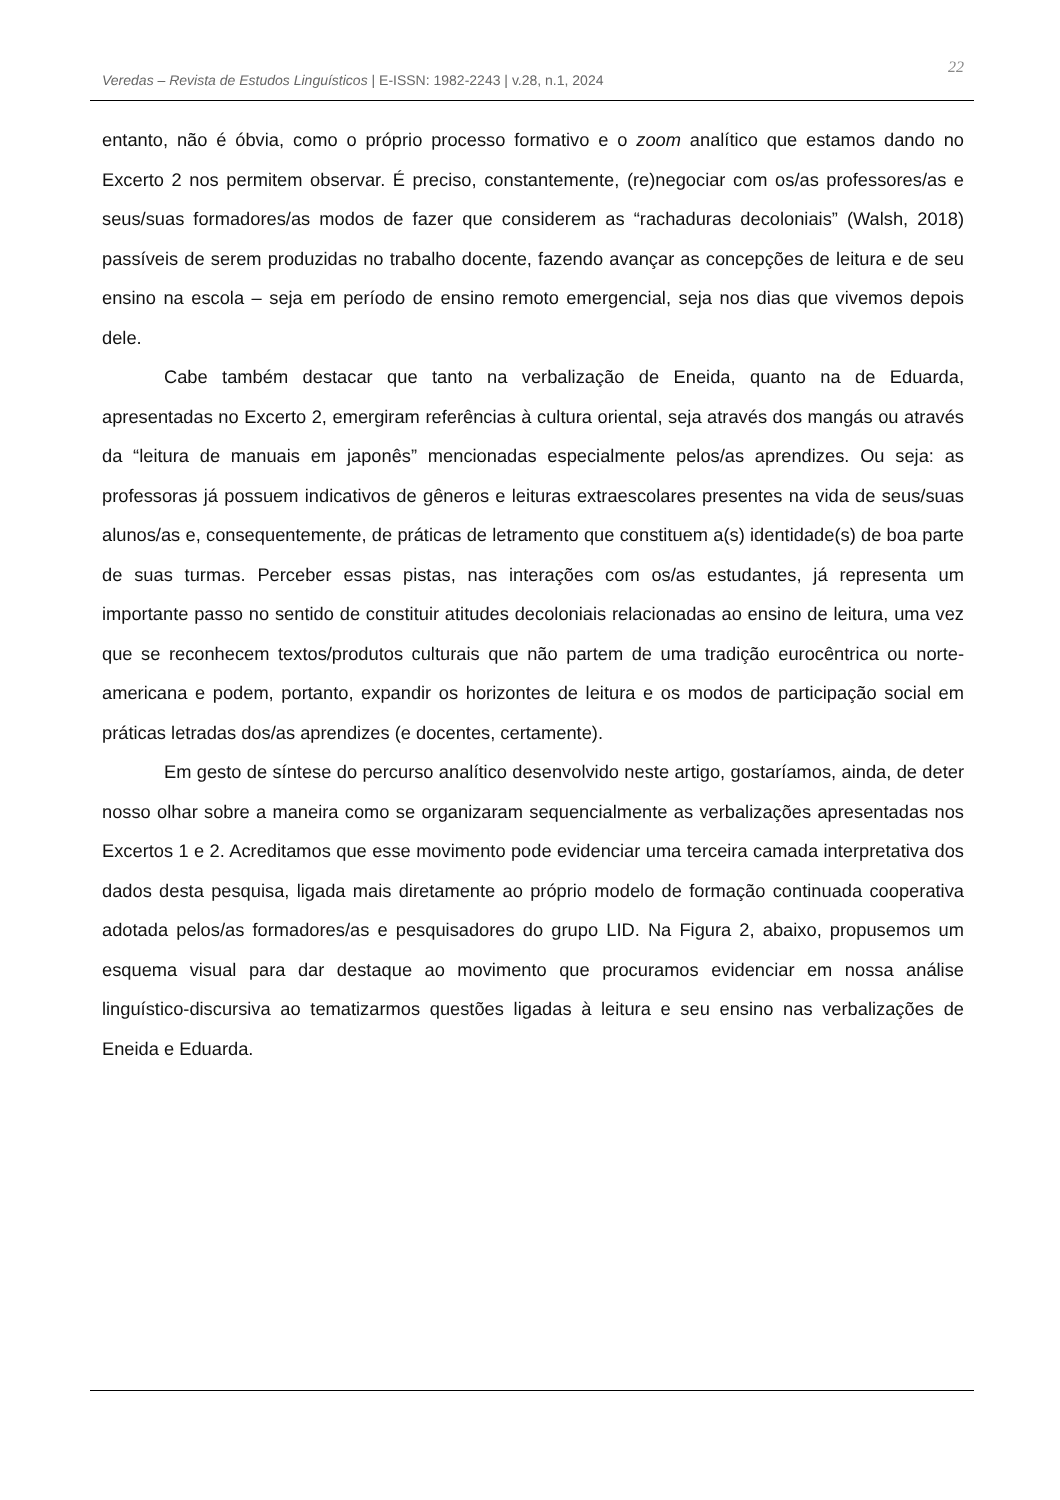Veredas – Revista de Estudos Linguísticos | E-ISSN: 1982-2243 | v.28, n.1, 2024
22
entanto, não é óbvia, como o próprio processo formativo e o zoom analítico que estamos dando no Excerto 2 nos permitem observar. É preciso, constantemente, (re)negociar com os/as professores/as e seus/suas formadores/as modos de fazer que considerem as “rachaduras decoloniais” (Walsh, 2018) passíveis de serem produzidas no trabalho docente, fazendo avançar as concepções de leitura e de seu ensino na escola – seja em período de ensino remoto emergencial, seja nos dias que vivemos depois dele.
Cabe também destacar que tanto na verbalização de Eneida, quanto na de Eduarda, apresentadas no Excerto 2, emergiram referências à cultura oriental, seja através dos mangás ou através da “leitura de manuais em japonês” mencionadas especialmente pelos/as aprendizes. Ou seja: as professoras já possuem indicativos de gêneros e leituras extraescolares presentes na vida de seus/suas alunos/as e, consequentemente, de práticas de letramento que constituem a(s) identidade(s) de boa parte de suas turmas. Perceber essas pistas, nas interações com os/as estudantes, já representa um importante passo no sentido de constituir atitudes decoloniais relacionadas ao ensino de leitura, uma vez que se reconhecem textos/produtos culturais que não partem de uma tradição eurocêntrica ou norte-americana e podem, portanto, expandir os horizontes de leitura e os modos de participação social em práticas letradas dos/as aprendizes (e docentes, certamente).
Em gesto de síntese do percurso analítico desenvolvido neste artigo, gostaríamos, ainda, de deter nosso olhar sobre a maneira como se organizaram sequencialmente as verbalizações apresentadas nos Excertos 1 e 2. Acreditamos que esse movimento pode evidenciar uma terceira camada interpretativa dos dados desta pesquisa, ligada mais diretamente ao próprio modelo de formação continuada cooperativa adotada pelos/as formadores/as e pesquisadores do grupo LID. Na Figura 2, abaixo, propusemos um esquema visual para dar destaque ao movimento que procuramos evidenciar em nossa análise linguístico-discursiva ao tematizarmos questões ligadas à leitura e seu ensino nas verbalizações de Eneida e Eduarda.